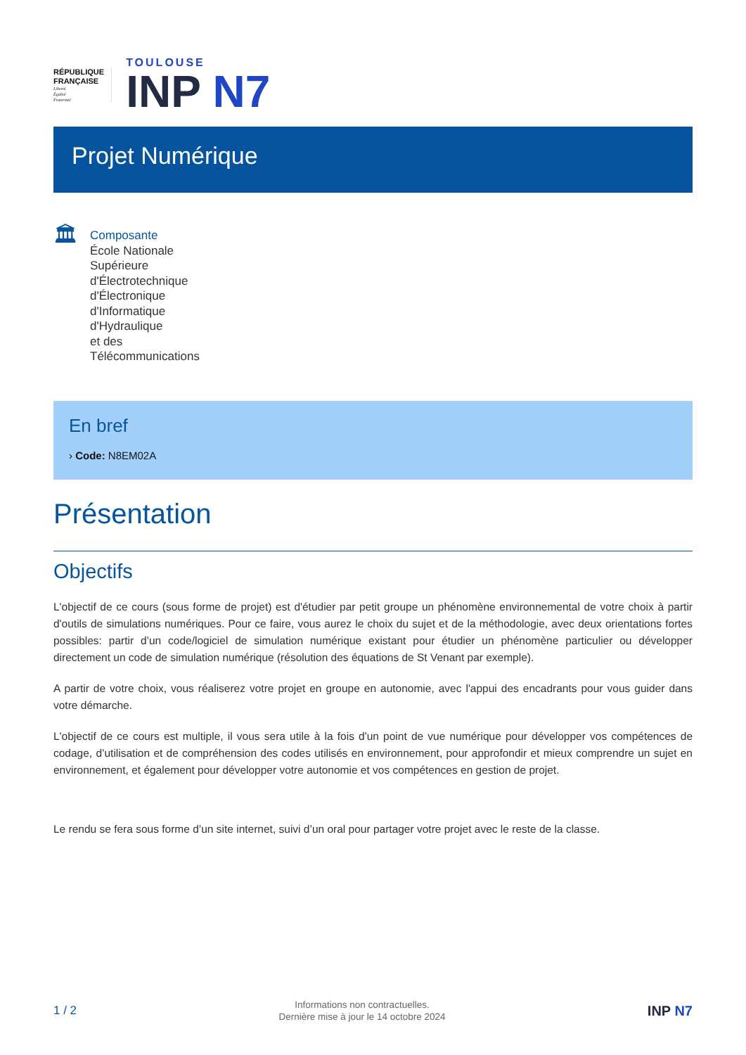RÉPUBLIQUE
FRANÇAISE
Liberté
Égalité
Fraternité
TOULOUSE
INP N7
Projet Numérique
🏛
Composante
École Nationale
Supérieure
d'Électrotechnique
d'Électronique
d'Informatique
d'Hydraulique
et des
Télécommunications
En bref
› Code: N8EM02A
Présentation
Objectifs
L'objectif de ce cours (sous forme de projet) est d'étudier par petit groupe un phénomène environnemental de votre choix à partir d'outils de simulations numériques. Pour ce faire, vous aurez le choix du sujet et de la méthodologie, avec deux orientations fortes possibles: partir d’un code/logiciel de simulation numérique existant pour étudier un phénomène particulier ou développer directement un code de simulation numérique (résolution des équations de St Venant par exemple).
A partir de votre choix, vous réaliserez votre projet en groupe en autonomie, avec l'appui des encadrants pour vous guider dans votre démarche.
L'objectif de ce cours est multiple, il vous sera utile à la fois d'un point de vue numérique pour développer vos compétences de codage, d’utilisation et de compréhension des codes utilisés en environnement, pour approfondir et mieux comprendre un sujet en environnement, et également pour développer votre autonomie et vos compétences en gestion de projet.
Le rendu se fera sous forme d’un site internet, suivi d’un oral pour partager votre projet avec le reste de la classe.
1 / 2
Informations non contractuelles.
Dernière mise à jour le 14 octobre 2024
INP N7